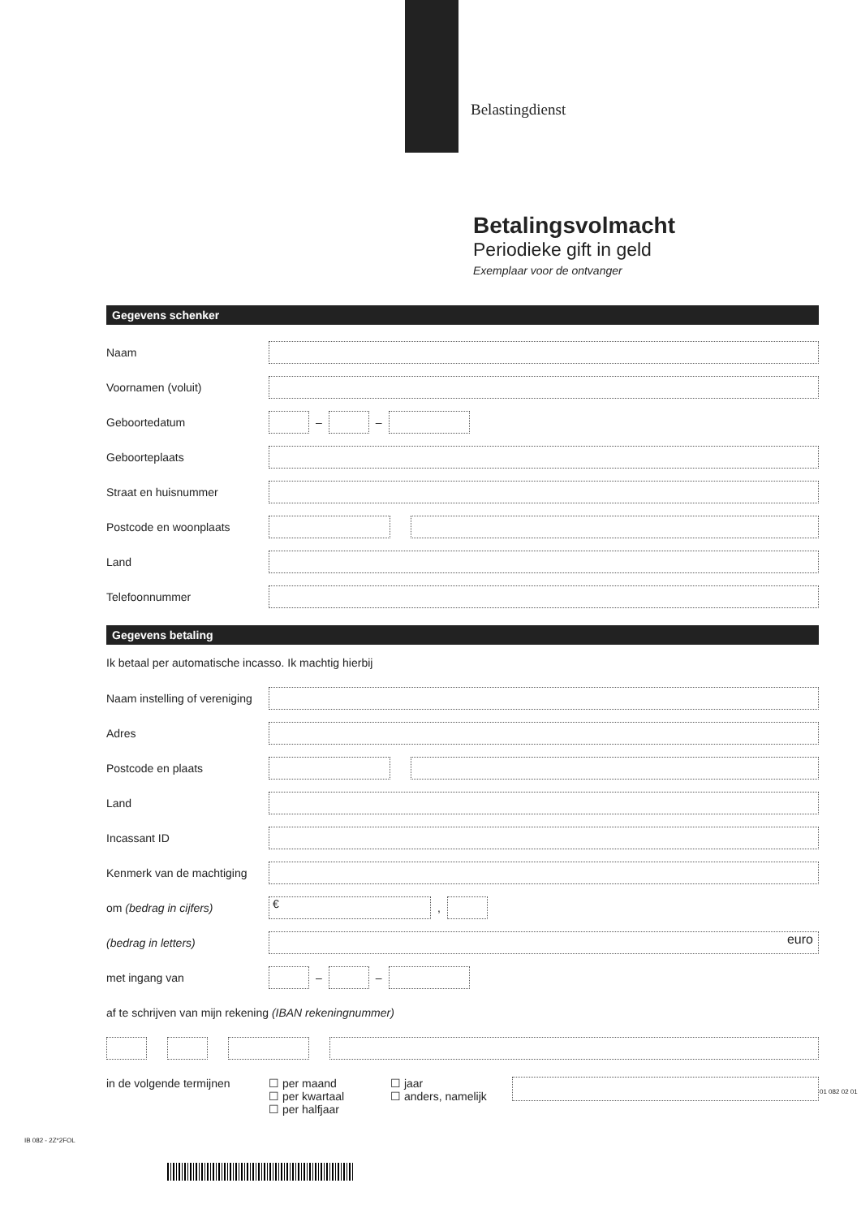Belastingdienst
Betalingsvolmacht
Periodieke gift in geld
Exemplaar voor de ontvanger
Gegevens schenker
Naam
Voornamen (voluit)
Geboortedatum – –
Geboorteplaats
Straat en huisnummer
Postcode en woonplaats
Land
Telefoonnummer
Gegevens betaling
Ik betaal per automatische incasso. Ik machtig hierbij
Naam instelling of vereniging
Adres
Postcode en plaats
Land
Incassant ID
Kenmerk van de machtiging
om (bedrag in cijfers) €,
(bedrag in letters) euro
met ingang van – –
af te schrijven van mijn rekening (IBAN rekeningnummer)
in de volgende termijnen ☐ per maand
☐ per kwartaal
☐ per halfjaar ☐ jaar
☐ anders, namelijk
IB 082 - 2Z*2FOL
01 082 02 01